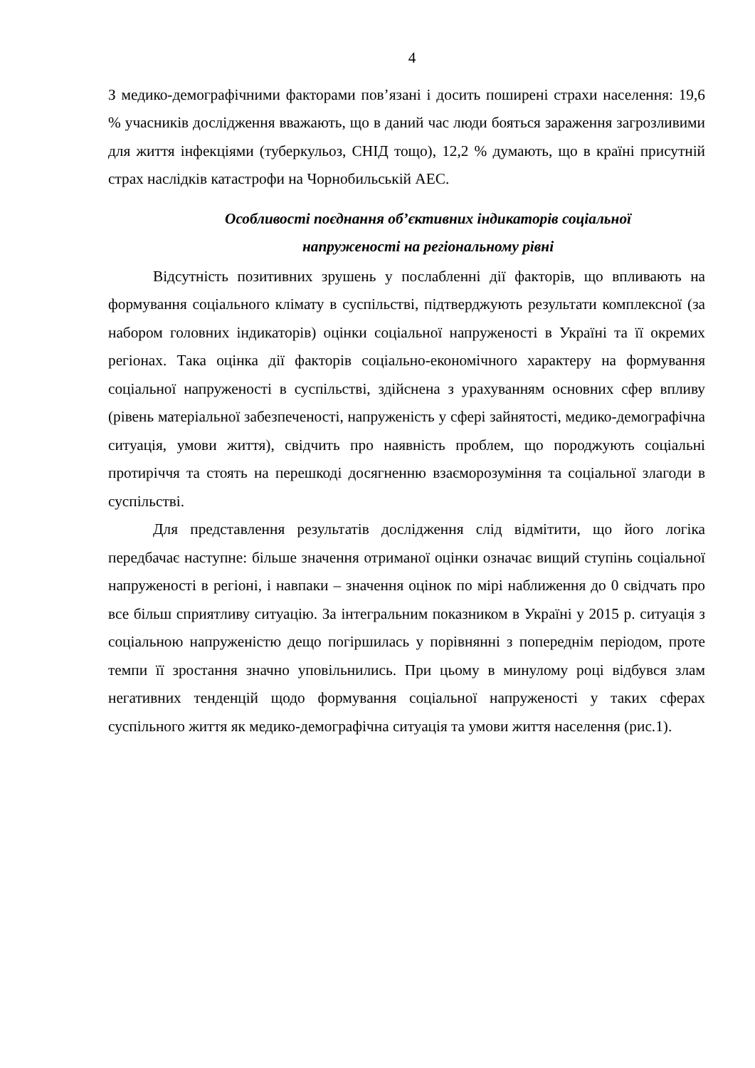4
З медико-демографічними факторами пов’язані і досить поширені страхи населення: 19,6 % учасників дослідження вважають, що в даний час люди бояться зараження загрозливими для життя інфекціями (туберкульоз, СНІД тощо), 12,2 % думають, що в країні присутній страх наслідків катастрофи на Чорнобильській АЕС.
Особливості поєднання об’єктивних індикаторів соціальної
напруженості на регіональному рівні
Відсутність позитивних зрушень у послабленні дії факторів, що впливають на формування соціального клімату в суспільстві, підтверджують результати комплексної (за набором головних індикаторів) оцінки соціальної напруженості в Україні та її окремих регіонах. Така оцінка дії факторів соціально-економічного характеру на формування соціальної напруженості в суспільстві, здійснена з урахуванням основних сфер впливу (рівень матеріальної забезпеченості, напруженість у сфері зайнятості, медико-демографічна ситуація, умови життя), свідчить про наявність проблем, що породжують соціальні протиріччя та стоять на перешкоді досягненню взаєморозуміння та соціальної злагоди в суспільстві.
Для представлення результатів дослідження слід відмітити, що його логіка передбачає наступне: більше значення отриманої оцінки означає вищий ступінь соціальної напруженості в регіоні, і навпаки – значення оцінок по мірі наближення до 0 свідчать про все більш сприятливу ситуацію. За інтегральним показником в Україні у 2015 р. ситуація з соціальною напруженістю дещо погіршилась у порівнянні з попереднім періодом, проте темпи її зростання значно уповільнились. При цьому в минулому році відбувся злам негативних тенденцій щодо формування соціальної напруженості у таких сферах суспільного життя як медико-демографічна ситуація та умови життя населення (рис.1).